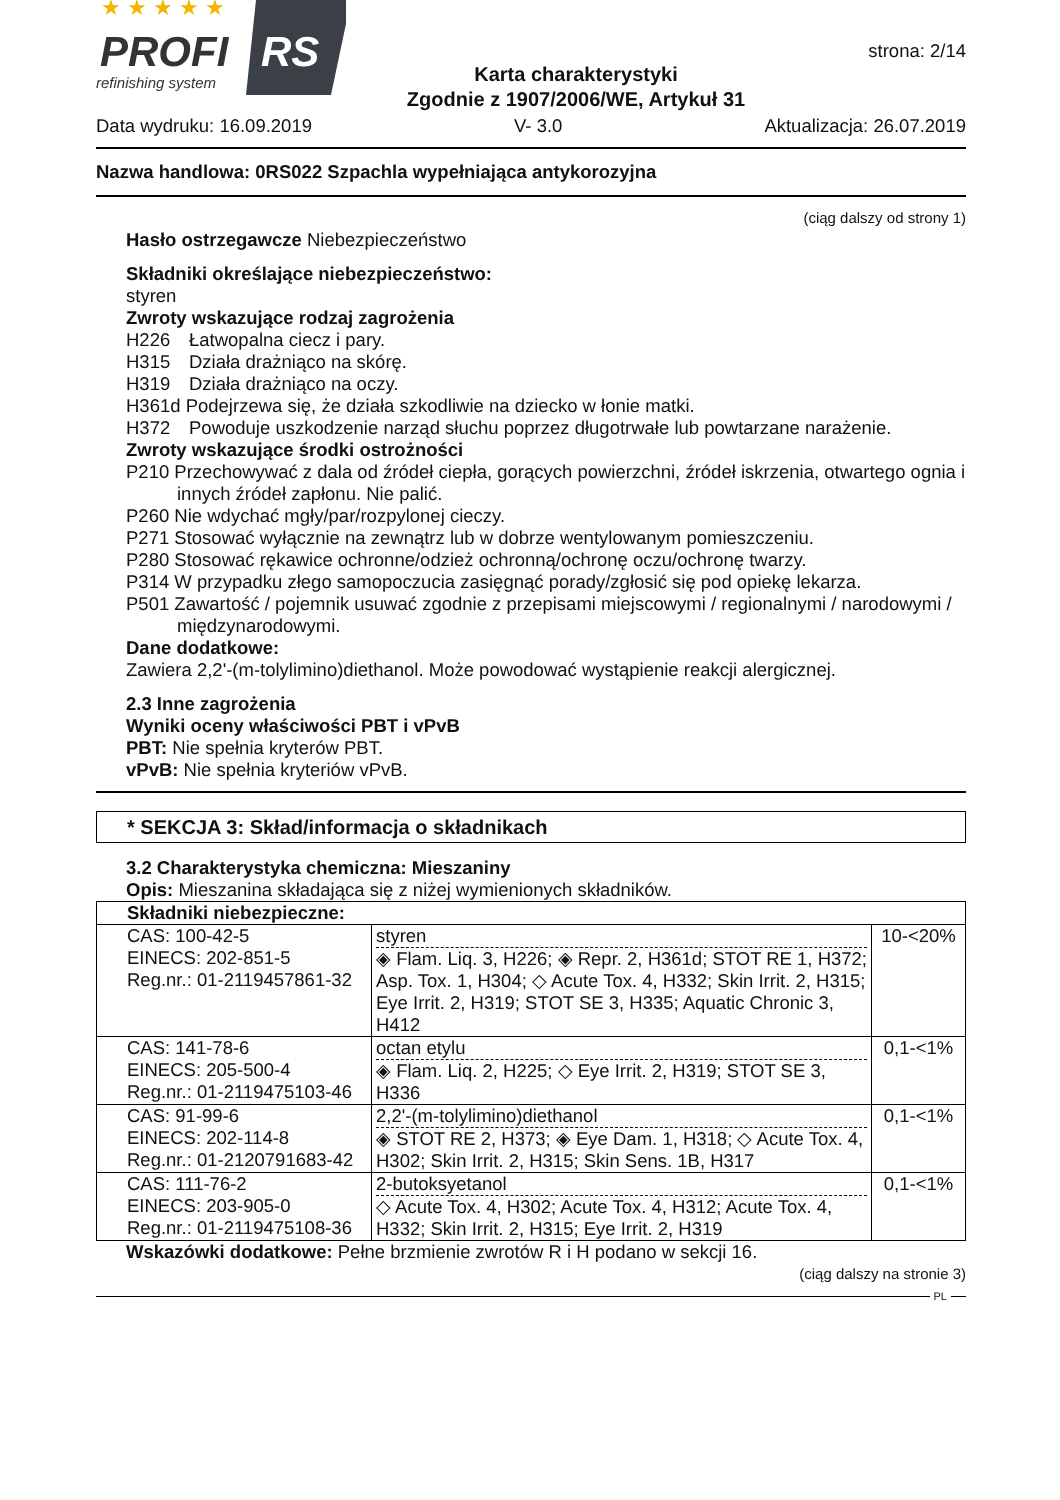★ ★ ★ ★ ★
PROFI
RS
refinishing system
Karta charakterystyki
Zgodnie z 1907/2006/WE, Artykuł 31
strona: 2/14
Data wydruku: 16.09.2019 V- 3.0 Aktualizacja: 26.07.2019
Nazwa handlowa: 0RS022 Szpachla wypełniająca antykorozyjna
(ciąg dalszy od strony 1)
Hasło ostrzegawcze Niebezpieczeństwo
Składniki określające niebezpieczeństwo:
styren
Zwroty wskazujące rodzaj zagrożenia
H226 Łatwopalna ciecz i pary.
H315 Działa drażniąco na skórę.
H319 Działa drażniąco na oczy.
H361d Podejrzewa się, że działa szkodliwie na dziecko w łonie matki.
H372 Powoduje uszkodzenie narząd słuchu poprzez długotrwałe lub powtarzane narażenie.
Zwroty wskazujące środki ostrożności
P210 Przechowywać z dala od źródeł ciepła, gorących powierzchni, źródeł iskrzenia, otwartego ognia i innych źródeł zapłonu. Nie palić.
P260 Nie wdychać mgły/par/rozpylonej cieczy.
P271 Stosować wyłącznie na zewnątrz lub w dobrze wentylowanym pomieszczeniu.
P280 Stosować rękawice ochronne/odzież ochronną/ochronę oczu/ochronę twarzy.
P314 W przypadku złego samopoczucia zasięgnąć porady/zgłosić się pod opiekę lekarza.
P501 Zawartość / pojemnik usuwać zgodnie z przepisami miejscowymi / regionalnymi / narodowymi / międzynarodowymi.
Dane dodatkowe:
Zawiera 2,2'-(m-tolylimino)diethanol. Może powodować wystąpienie reakcji alergicznej.
2.3 Inne zagrożenia
Wyniki oceny właściwości PBT i vPvB
PBT: Nie spełnia kryterów PBT.
vPvB: Nie spełnia kryteriów vPvB.
* SEKCJA 3: Skład/informacja o składnikach
3.2 Charakterystyka chemiczna: Mieszaniny
Opis: Mieszanina składająca się z niżej wymienionych składników.
| Składniki niebezpieczne: | | |
| CAS: 100-42-5 EINECS: 202-851-5 Reg.nr.: 01-2119457861-32 | styren ◈ Flam. Liq. 3, H226; ◈ Repr. 2, H361d; STOT RE 1, H372; Asp. Tox. 1, H304; ◇ Acute Tox. 4, H332; Skin Irrit. 2, H315; Eye Irrit. 2, H319; STOT SE 3, H335; Aquatic Chronic 3, H412 | 10-<20% |
| CAS: 141-78-6 EINECS: 205-500-4 Reg.nr.: 01-2119475103-46 | octan etylu ◈ Flam. Liq. 2, H225; ◇ Eye Irrit. 2, H319; STOT SE 3, H336 | 0,1-<1% |
| CAS: 91-99-6 EINECS: 202-114-8 Reg.nr.: 01-2120791683-42 | 2,2'-(m-tolylimino)diethanol ◈ STOT RE 2, H373; ◈ Eye Dam. 1, H318; ◇ Acute Tox. 4, H302; Skin Irrit. 2, H315; Skin Sens. 1B, H317 | 0,1-<1% |
| CAS: 111-76-2 EINECS: 203-905-0 Reg.nr.: 01-2119475108-36 | 2-butoksyetanol ◇ Acute Tox. 4, H302; Acute Tox. 4, H312; Acute Tox. 4, H332; Skin Irrit. 2, H315; Eye Irrit. 2, H319 | 0,1-<1% |
Wskazówki dodatkowe: Pełne brzmienie zwrotów R i H podano w sekcji 16.
(ciąg dalszy na stronie 3)
PL